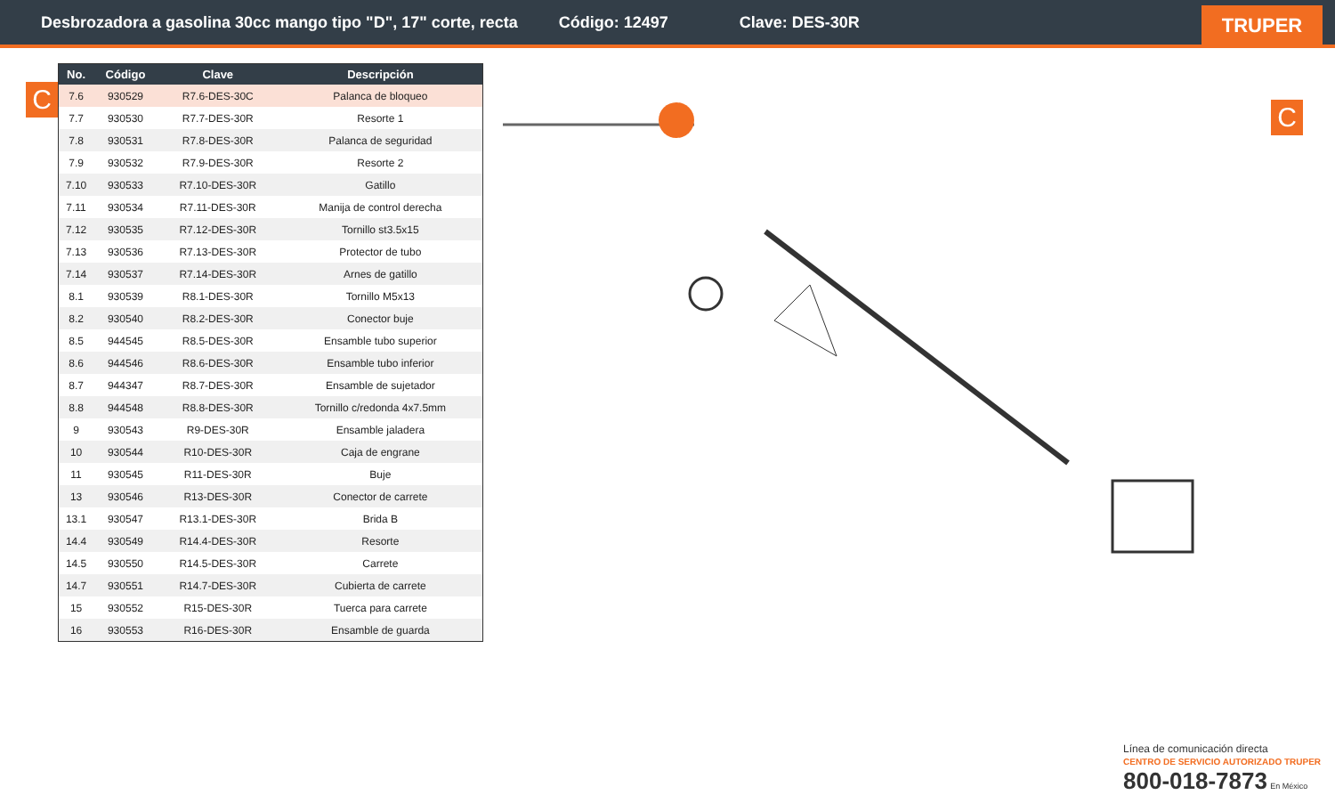Desbrozadora a gasolina 30cc mango tipo "D", 17" corte, recta Código: 12497 Clave: DES-30R
TRUPER
C
C
| No. | Código | Clave | Descripción |
| --- | --- | --- | --- |
| 7.6 | 930529 | R7.6-DES-30C | Palanca de bloqueo |
| 7.7 | 930530 | R7.7-DES-30R | Resorte 1 |
| 7.8 | 930531 | R7.8-DES-30R | Palanca de seguridad |
| 7.9 | 930532 | R7.9-DES-30R | Resorte 2 |
| 7.10 | 930533 | R7.10-DES-30R | Gatillo |
| 7.11 | 930534 | R7.11-DES-30R | Manija de control derecha |
| 7.12 | 930535 | R7.12-DES-30R | Tornillo st3.5x15 |
| 7.13 | 930536 | R7.13-DES-30R | Protector de tubo |
| 7.14 | 930537 | R7.14-DES-30R | Arnes de gatillo |
| 8.1 | 930539 | R8.1-DES-30R | Tornillo M5x13 |
| 8.2 | 930540 | R8.2-DES-30R | Conector buje |
| 8.5 | 944545 | R8.5-DES-30R | Ensamble tubo superior |
| 8.6 | 944546 | R8.6-DES-30R | Ensamble tubo inferior |
| 8.7 | 944347 | R8.7-DES-30R | Ensamble de sujetador |
| 8.8 | 944548 | R8.8-DES-30R | Tornillo c/redonda 4x7.5mm |
| 9 | 930543 | R9-DES-30R | Ensamble jaladera |
| 10 | 930544 | R10-DES-30R | Caja de engrane |
| 11 | 930545 | R11-DES-30R | Buje |
| 13 | 930546 | R13-DES-30R | Conector de carrete |
| 13.1 | 930547 | R13.1-DES-30R | Brida B |
| 14.4 | 930549 | R14.4-DES-30R | Resorte |
| 14.5 | 930550 | R14.5-DES-30R | Carrete |
| 14.7 | 930551 | R14.7-DES-30R | Cubierta de carrete |
| 15 | 930552 | R15-DES-30R | Tuerca para carrete |
| 16 | 930553 | R16-DES-30R | Ensamble de guarda |
Línea de comunicación directa
CENTRO DE SERVICIO AUTORIZADO TRUPER
800-018-7873 En México